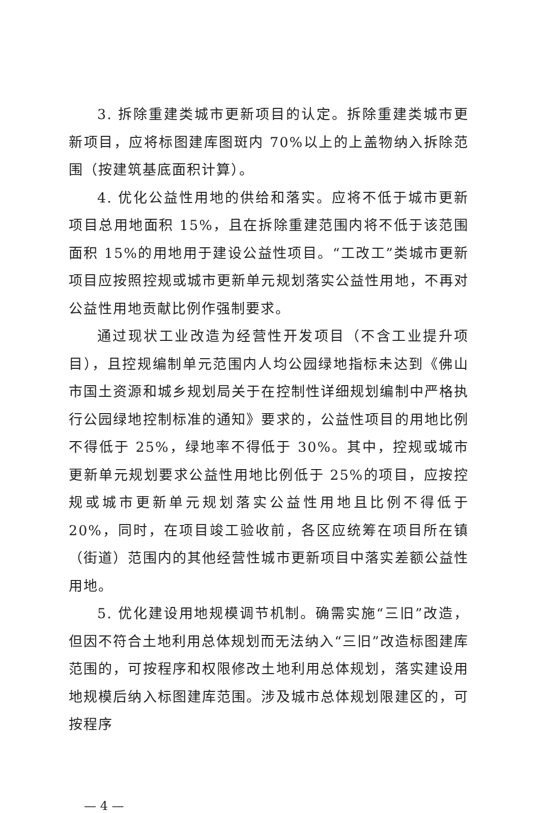3. 拆除重建类城市更新项目的认定。拆除重建类城市更新项目，应将标图建库图斑内 70%以上的上盖物纳入拆除范围（按建筑基底面积计算）。
4. 优化公益性用地的供给和落实。应将不低于城市更新项目总用地面积 15%，且在拆除重建范围内将不低于该范围面积 15%的用地用于建设公益性项目。“工改工”类城市更新项目应按照控规或城市更新单元规划落实公益性用地，不再对公益性用地贡献比例作强制要求。
通过现状工业改造为经营性开发项目（不含工业提升项目），且控规编制单元范围内人均公园绿地指标未达到《佛山市国土资源和城乡规划局关于在控制性详细规划编制中严格执行公园绿地控制标准的通知》要求的，公益性项目的用地比例不得低于 25%，绿地率不得低于 30%。其中，控规或城市更新单元规划要求公益性用地比例低于 25%的项目，应按控规或城市更新单元规划落实公益性用地且比例不得低于 20%，同时，在项目竣工验收前，各区应统筹在项目所在镇（街道）范围内的其他经营性城市更新项目中落实差额公益性用地。
5. 优化建设用地规模调节机制。确需实施“三旧”改造，但因不符合土地利用总体规划而无法纳入“三旧”改造标图建库范围的，可按程序和权限修改土地利用总体规划，落实建设用地规模后纳入标图建库范围。涉及城市总体规划限建区的，可按程序
— 4 —